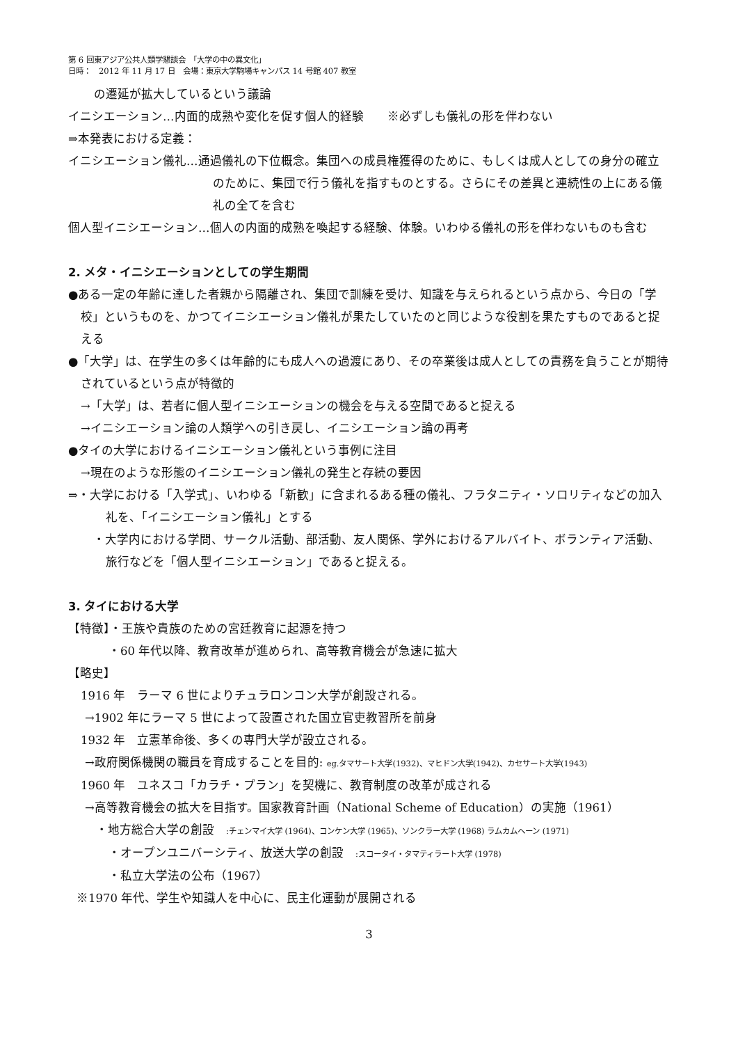第 6 回東アジア公共人類学懇談会　「大学の中の異文化」
日時：　2012 年 11 月 17 日　会場：東京大学駒場キャンパス 14 号館 407 教室
の遷延が拡大しているという議論
イニシエーション…内面的成熟や変化を促す個人的経験　　※必ずしも儀礼の形を伴わない
⇒本発表における定義：
イニシエーション儀礼…通過儀礼の下位概念。集団への成員権獲得のために、もしくは成人としての身分の確立のために、集団で行う儀礼を指すものとする。さらにその差異と連続性の上にある儀礼の全てを含む
個人型イニシエーション…個人の内面的成熟を喚起する経験、体験。いわゆる儀礼の形を伴わないものも含む
2. メタ・イニシエーションとしての学生期間
●ある一定の年齢に達した者親から隔離され、集団で訓練を受け、知識を与えられるという点から、今日の「学校」というものを、かつてイニシエーション儀礼が果たしていたのと同じような役割を果たすものであると捉える
●「大学」は、在学生の多くは年齢的にも成人への過渡にあり、その卒業後は成人としての責務を負うことが期待されているという点が特徴的
→「大学」は、若者に個人型イニシエーションの機会を与える空間であると捉える
→イニシエーション論の人類学への引き戻し、イニシエーション論の再考
●タイの大学におけるイニシエーション儀礼という事例に注目
→現在のような形態のイニシエーション儀礼の発生と存続の要因
⇒・大学における「入学式」、いわゆる「新歓」に含まれるある種の儀礼、フラタニティ・ソロリティなどの加入礼を、「イニシエーション儀礼」とする
・大学内における学問、サークル活動、部活動、友人関係、学外におけるアルバイト、ボランティア活動、旅行などを「個人型イニシエーション」であると捉える。
3. タイにおける大学
【特徴】・王族や貴族のための宮廷教育に起源を持つ
・60 年代以降、教育改革が進められ、高等教育機会が急速に拡大
【略史】
1916 年　ラーマ 6 世によりチュラロンコン大学が創設される。
→1902 年にラーマ 5 世によって設置された国立官吏教習所を前身
1932 年　立憲革命後、多くの専門大学が設立される。
→政府関係機関の職員を育成することを目的: eg.タマサート大学(1932)、マヒドン大学(1942)、カセサート大学(1943)
1960 年　ユネスコ「カラチ・プラン」を契機に、教育制度の改革が成される
→高等教育機会の拡大を目指す。国家教育計画（National Scheme of Education）の実施（1961）
・地方総合大学の創設　:チェンマイ大学 (1964)、コンケン大学 (1965)、ソンクラー大学 (1968) ラムカムヘーン (1971)
・オープンユニバーシティ、放送大学の創設　:スコータイ・タマティラート大学 (1978)
・私立大学法の公布（1967）
※1970 年代、学生や知識人を中心に、民主化運動が展開される
3